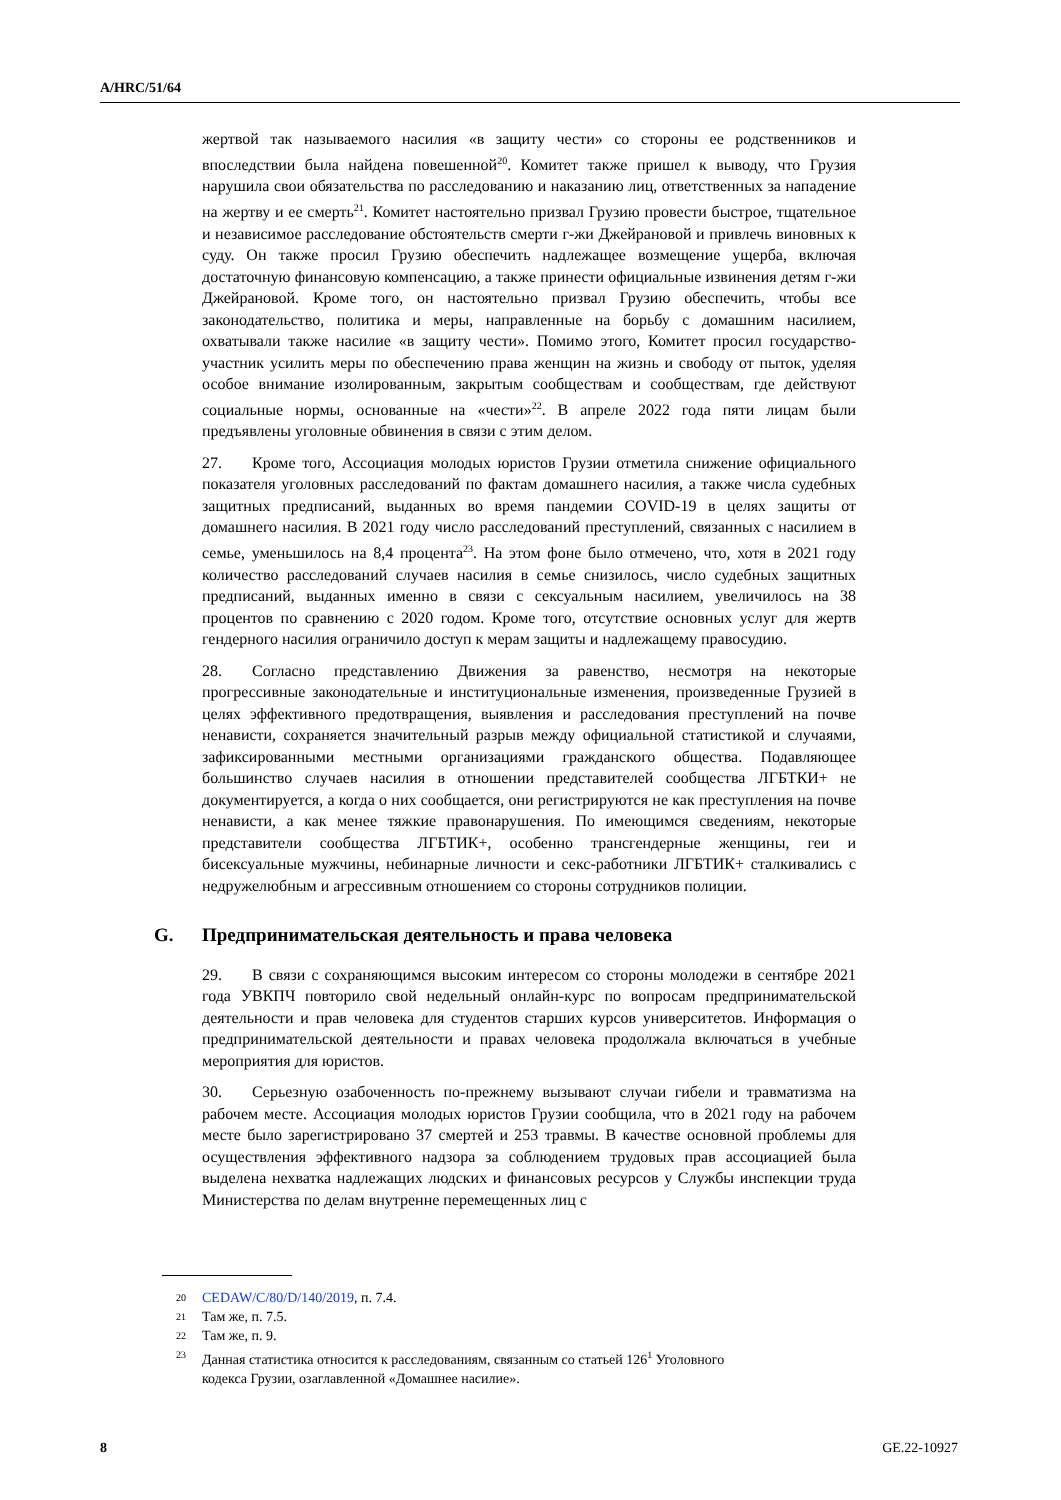A/HRC/51/64
жертвой так называемого насилия «в защиту чести» со стороны ее родственников и впоследствии была найдена повешенной<sup>20</sup>. Комитет также пришел к выводу, что Грузия нарушила свои обязательства по расследованию и наказанию лиц, ответственных за нападение на жертву и ее смерть<sup>21</sup>. Комитет настоятельно призвал Грузию провести быстрое, тщательное и независимое расследование обстоятельств смерти г-жи Джейрановой и привлечь виновных к суду. Он также просил Грузию обеспечить надлежащее возмещение ущерба, включая достаточную финансовую компенсацию, а также принести официальные извинения детям г-жи Джейрановой. Кроме того, он настоятельно призвал Грузию обеспечить, чтобы все законодательство, политика и меры, направленные на борьбу с домашним насилием, охватывали также насилие «в защиту чести». Помимо этого, Комитет просил государство-участник усилить меры по обеспечению права женщин на жизнь и свободу от пыток, уделяя особое внимание изолированным, закрытым сообществам и сообществам, где действуют социальные нормы, основанные на «чести»<sup>22</sup>. В апреле 2022 года пяти лицам были предъявлены уголовные обвинения в связи с этим делом.
27. Кроме того, Ассоциация молодых юристов Грузии отметила снижение официального показателя уголовных расследований по фактам домашнего насилия, а также числа судебных защитных предписаний, выданных во время пандемии COVID-19 в целях защиты от домашнего насилия. В 2021 году число расследований преступлений, связанных с насилием в семье, уменьшилось на 8,4 процента<sup>23</sup>. На этом фоне было отмечено, что, хотя в 2021 году количество расследований случаев насилия в семье снизилось, число судебных защитных предписаний, выданных именно в связи с сексуальным насилием, увеличилось на 38 процентов по сравнению с 2020 годом. Кроме того, отсутствие основных услуг для жертв гендерного насилия ограничило доступ к мерам защиты и надлежащему правосудию.
28. Согласно представлению Движения за равенство, несмотря на некоторые прогрессивные законодательные и институциональные изменения, произведенные Грузией в целях эффективного предотвращения, выявления и расследования преступлений на почве ненависти, сохраняется значительный разрыв между официальной статистикой и случаями, зафиксированными местными организациями гражданского общества. Подавляющее большинство случаев насилия в отношении представителей сообщества ЛГБТКИ+ не документируется, а когда о них сообщается, они регистрируются не как преступления на почве ненависти, а как менее тяжкие правонарушения. По имеющимся сведениям, некоторые представители сообщества ЛГБТИК+, особенно трансгендерные женщины, геи и бисексуальные мужчины, небинарные личности и секс-работники ЛГБТИК+ сталкивались с недружелюбным и агрессивным отношением со стороны сотрудников полиции.
G. Предпринимательская деятельность и права человека
29. В связи с сохраняющимся высоким интересом со стороны молодежи в сентябре 2021 года УВКПЧ повторило свой недельный онлайн-курс по вопросам предпринимательской деятельности и прав человека для студентов старших курсов университетов. Информация о предпринимательской деятельности и правах человека продолжала включаться в учебные мероприятия для юристов.
30. Серьезную озабоченность по-прежнему вызывают случаи гибели и травматизма на рабочем месте. Ассоциация молодых юристов Грузии сообщила, что в 2021 году на рабочем месте было зарегистрировано 37 смертей и 253 травмы. В качестве основной проблемы для осуществления эффективного надзора за соблюдением трудовых прав ассоциацией была выделена нехватка надлежащих людских и финансовых ресурсов у Службы инспекции труда Министерства по делам внутренне перемещенных лиц с
20 CEDAW/C/80/D/140/2019, п. 7.4.
21 Там же, п. 7.5.
22 Там же, п. 9.
23 Данная статистика относится к расследованиям, связанным со статьей 126<sup>1</sup> Уголовного
кодекса Грузии, озаглавленной «Домашнее насилие».
8 GE.22-10927